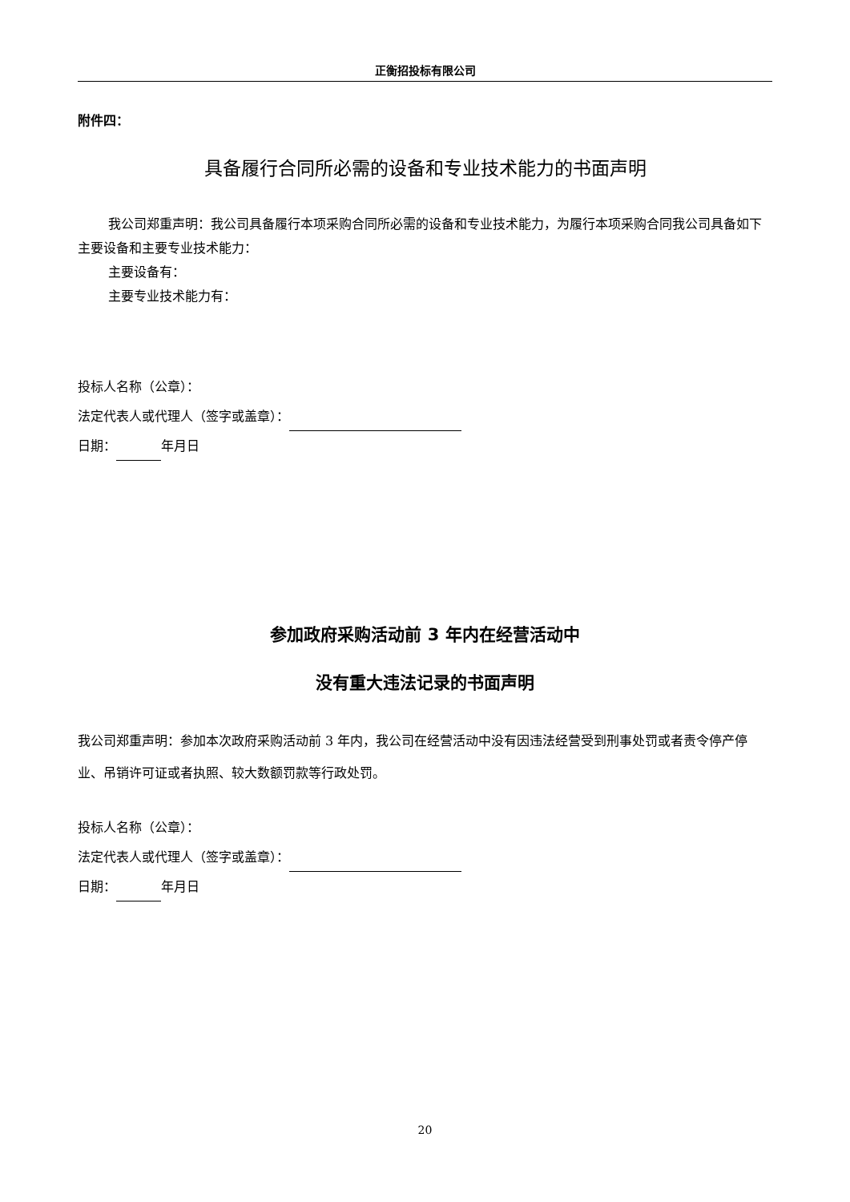正衡招投标有限公司
附件四：
具备履行合同所必需的设备和专业技术能力的书面声明
我公司郑重声明：我公司具备履行本项采购合同所必需的设备和专业技术能力，为履行本项采购合同我公司具备如下主要设备和主要专业技术能力：
主要设备有：
主要专业技术能力有：
投标人名称（公章）：
法定代表人或代理人（签字或盖章）：
日期： 年月日
参加政府采购活动前 3 年内在经营活动中
没有重大违法记录的书面声明
我公司郑重声明：参加本次政府采购活动前 3 年内，我公司在经营活动中没有因违法经营受到刑事处罚或者责令停产停业、吊销许可证或者执照、较大数额罚款等行政处罚。
投标人名称（公章）：
法定代表人或代理人（签字或盖章）：
日期： 年月日
20